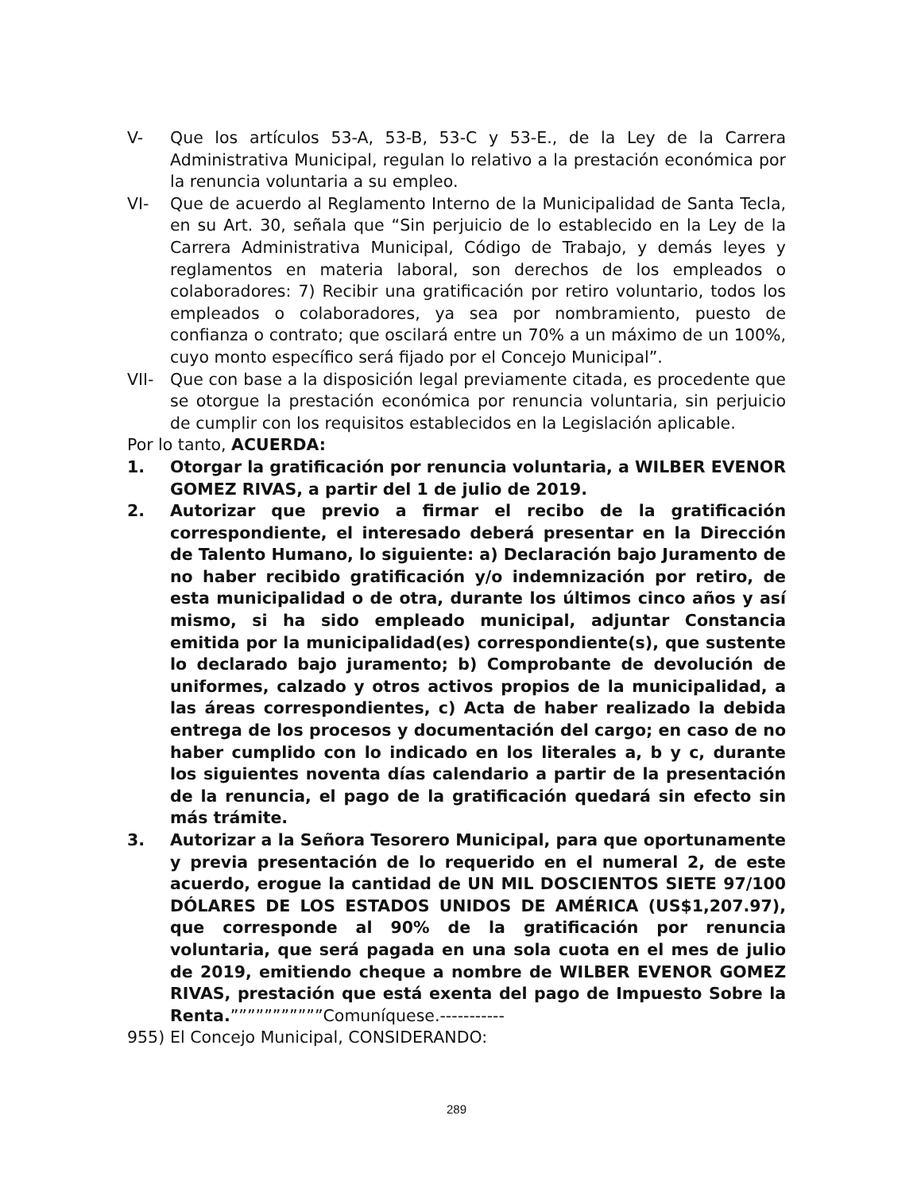V- Que los artículos 53-A, 53-B, 53-C y 53-E., de la Ley de la Carrera Administrativa Municipal, regulan lo relativo a la prestación económica por la renuncia voluntaria a su empleo.
VI- Que de acuerdo al Reglamento Interno de la Municipalidad de Santa Tecla, en su Art. 30, señala que “Sin perjuicio de lo establecido en la Ley de la Carrera Administrativa Municipal, Código de Trabajo, y demás leyes y reglamentos en materia laboral, son derechos de los empleados o colaboradores: 7) Recibir una gratificación por retiro voluntario, todos los empleados o colaboradores, ya sea por nombramiento, puesto de confianza o contrato; que oscilará entre un 70% a un máximo de un 100%, cuyo monto específico será fijado por el Concejo Municipal”.
VII- Que con base a la disposición legal previamente citada, es procedente que se otorgue la prestación económica por renuncia voluntaria, sin perjuicio de cumplir con los requisitos establecidos en la Legislación aplicable.
Por lo tanto, ACUERDA:
1. Otorgar la gratificación por renuncia voluntaria, a WILBER EVENOR GOMEZ RIVAS, a partir del 1 de julio de 2019.
2. Autorizar que previo a firmar el recibo de la gratificación correspondiente, el interesado deberá presentar en la Dirección de Talento Humano, lo siguiente: a) Declaración bajo Juramento de no haber recibido gratificación y/o indemnización por retiro, de esta municipalidad o de otra, durante los últimos cinco años y así mismo, si ha sido empleado municipal, adjuntar Constancia emitida por la municipalidad(es) correspondiente(s), que sustente lo declarado bajo juramento; b) Comprobante de devolución de uniformes, calzado y otros activos propios de la municipalidad, a las áreas correspondientes, c) Acta de haber realizado la debida entrega de los procesos y documentación del cargo; en caso de no haber cumplido con lo indicado en los literales a, b y c, durante los siguientes noventa días calendario a partir de la presentación de la renuncia, el pago de la gratificación quedará sin efecto sin más trámite.
3. Autorizar a la Señora Tesorero Municipal, para que oportunamente y previa presentación de lo requerido en el numeral 2, de este acuerdo, erogue la cantidad de UN MIL DOSCIENTOS SIETE 97/100 DÓLARES DE LOS ESTADOS UNIDOS DE AMÉRICA (US$1,207.97), que corresponde al 90% de la gratificación por renuncia voluntaria, que será pagada en una sola cuota en el mes de julio de 2019, emitiendo cheque a nombre de WILBER EVENOR GOMEZ RIVAS, prestación que está exenta del pago de Impuesto Sobre la Renta.”””””””””””Comuníquese.-----------
955) El Concejo Municipal, CONSIDERANDO:
289